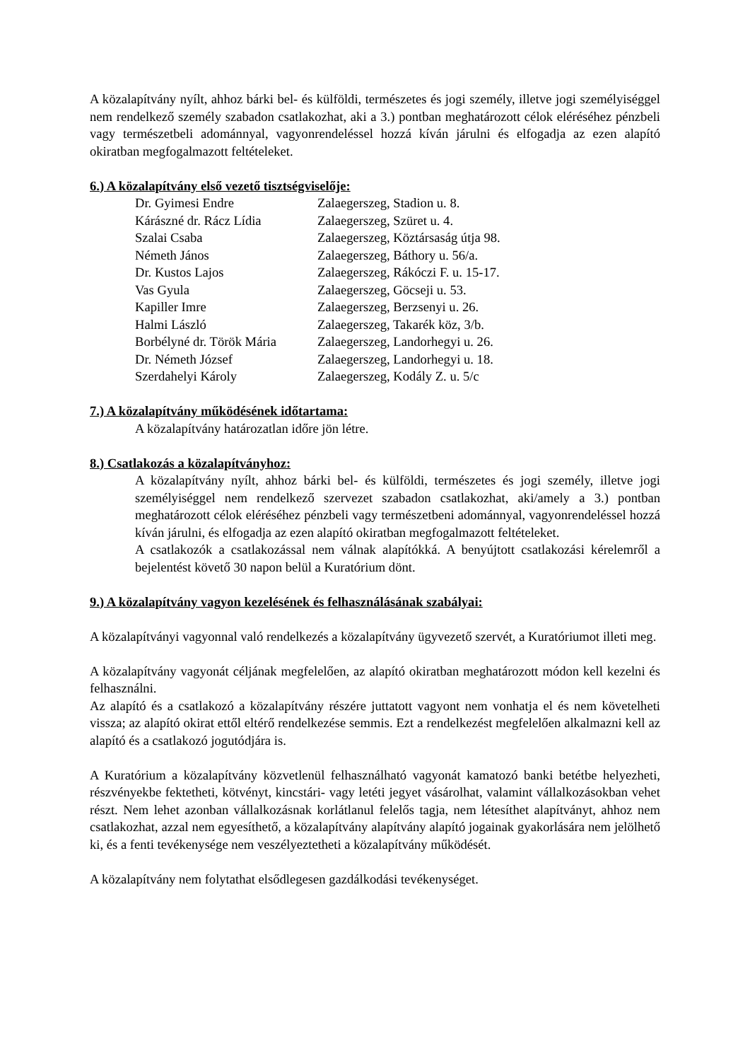A közalapítvány nyílt, ahhoz bárki bel- és külföldi, természetes és jogi személy, illetve jogi személyiséggel nem rendelkező személy szabadon csatlakozhat, aki a 3.) pontban meghatározott célok eléréséhez pénzbeli vagy természetbeli adománnyal, vagyonrendeléssel hozzá kíván járulni és elfogadja az ezen alapító okiratban megfogalmazott feltételeket.
6.) A közalapítvány első vezető tisztségviselője:
| Dr. Gyimesi Endre | Zalaegerszeg, Stadion u. 8. |
| Kárászné dr. Rácz Lídia | Zalaegerszeg, Szüret u. 4. |
| Szalai Csaba | Zalaegerszeg, Köztársaság útja 98. |
| Németh János | Zalaegerszeg, Báthory u. 56/a. |
| Dr. Kustos Lajos | Zalaegerszeg, Rákóczi F. u. 15-17. |
| Vas Gyula | Zalaegerszeg, Göcseji u. 53. |
| Kapiller Imre | Zalaegerszeg, Berzsenyi u. 26. |
| Halmi László | Zalaegerszeg, Takarék köz, 3/b. |
| Borbélyné dr. Török Mária | Zalaegerszeg, Landorhegyi u. 26. |
| Dr. Németh József | Zalaegerszeg, Landorhegyi u. 18. |
| Szerdahelyi Károly | Zalaegerszeg, Kodály Z. u. 5/c |
7.) A közalapítvány működésének időtartama:
A közalapítvány határozatlan időre jön létre.
8.) Csatlakozás a közalapítványhoz:
A közalapítvány nyílt, ahhoz bárki bel- és külföldi, természetes és jogi személy, illetve jogi személyiséggel nem rendelkező szervezet szabadon csatlakozhat, aki/amely a 3.) pontban meghatározott célok eléréséhez pénzbeli vagy természetbeni adománnyal, vagyonrendeléssel hozzá kíván járulni, és elfogadja az ezen alapító okiratban megfogalmazott feltételeket.
A csatlakozók a csatlakozással nem válnak alapítókká. A benyújtott csatlakozási kérelemről a bejelentést követő 30 napon belül a Kuratórium dönt.
9.) A közalapítvány vagyon kezelésének és felhasználásának szabályai:
A közalapítványi vagyonnal való rendelkezés a közalapítvány ügyvezető szervét, a Kuratóriumot illeti meg.
A közalapítvány vagyonát céljának megfelelően, az alapító okiratban meghatározott módon kell kezelni és felhasználni.
Az alapító és a csatlakozó a közalapítvány részére juttatott vagyont nem vonhatja el és nem követelheti vissza; az alapító okirat ettől eltérő rendelkezése semmis. Ezt a rendelkezést megfelelően alkalmazni kell az alapító és a csatlakozó jogutódjára is.
A Kuratórium a közalapítvány közvetlenül felhasználható vagyonát kamatozó banki betétbe helyezheti, részvényekbe fektetheti, kötvényt, kincstári- vagy letéti jegyet vásárolhat, valamint vállalkozásokban vehet részt. Nem lehet azonban vállalkozásnak korlátlanul felelős tagja, nem létesíthet alapítványt, ahhoz nem csatlakozhat, azzal nem egyesíthető, a közalapítvány alapítvány alapító jogainak gyakorlására nem jelölhető ki, és a fenti tevékenysége nem veszélyeztetheti a közalapítvány működését.
A közalapítvány nem folytathat elsődlegesen gazdálkodási tevékenységet.